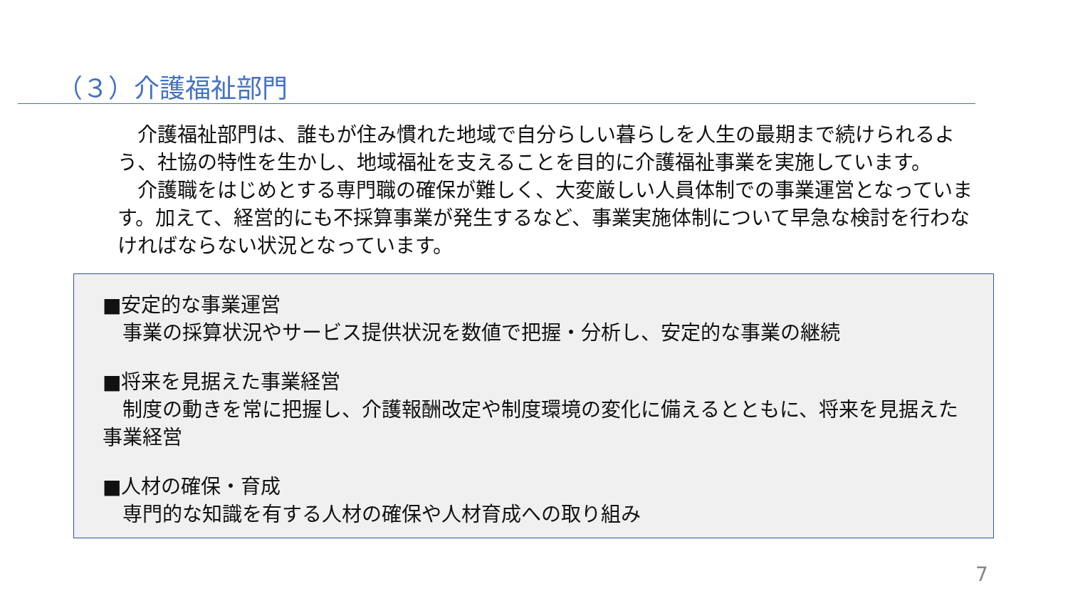（３）介護福祉部門
　介護福祉部門は、誰もが住み慣れた地域で自分らしい暮らしを人生の最期まで続けられるよう、社協の特性を生かし、地域福祉を支えることを目的に介護福祉事業を実施しています。
　介護職をはじめとする専門職の確保が難しく、大変厳しい人員体制での事業運営となっています。加えて、経営的にも不採算事業が発生するなど、事業実施体制について早急な検討を行わなければならない状況となっています。
■安定的な事業運営
　事業の採算状況やサービス提供状況を数値で把握・分析し、安定的な事業の継続
■将来を見据えた事業経営
　制度の動きを常に把握し、介護報酬改定や制度環境の変化に備えるとともに、将来を見据えた事業経営
■人材の確保・育成
　専門的な知識を有する人材の確保や人材育成への取り組み
7